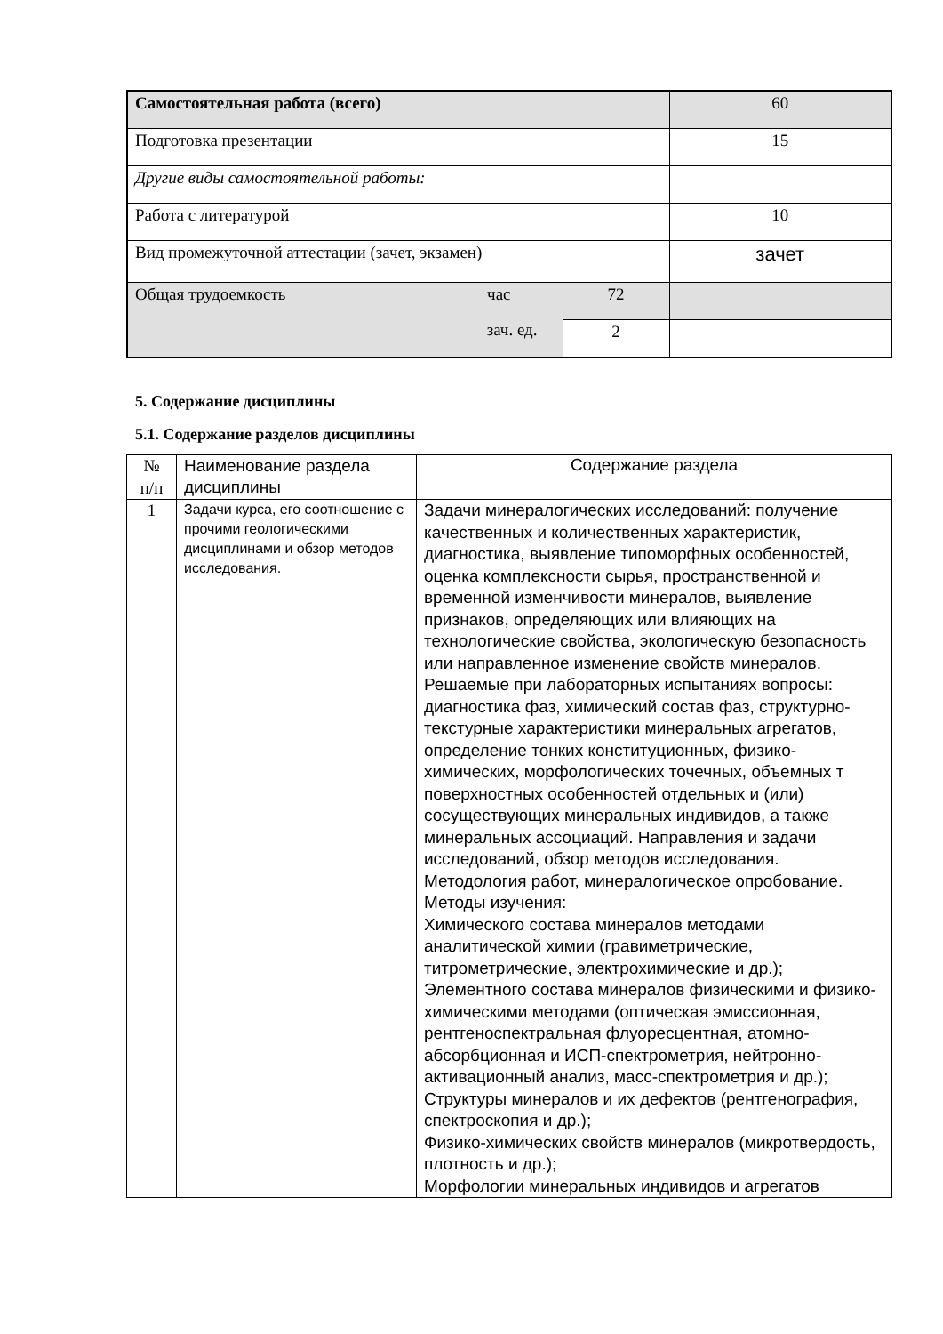| Самостоятельная работа (всего) | | 60 |
| Подготовка презентации | | 15 |
| Другие виды самостоятельной работы: | | |
| Работа с литературой | | 10 |
| Вид промежуточной аттестации (зачет, экзамен) | | зачет |
| Общая трудоемкость час зач. ед. | 72 | |
| | 2 | |
5. Содержание дисциплины
5.1. Содержание разделов дисциплины
| № п/п | Наименование раздела дисциплины | Содержание раздела |
| 1 | Задачи курса, его соотношение с прочими геологическими дисциплинами и обзор методов исследования. | Задачи минералогических исследований: получение качественных и количественных характеристик, диагностика, выявление типоморфных особенностей, оценка комплексности сырья, пространственной и временной изменчивости минералов, выявление признаков, определяющих или влияющих на технологические свойства, экологическую безопасность или направленное изменение свойств минералов. Решаемые при лабораторных испытаниях вопросы: диагностика фаз, химический состав фаз, структурно-текстурные характеристики минеральных агрегатов, определение тонких конституционных, физико-химических, морфологических точечных, объемных т поверхностных особенностей отдельных и (или) сосуществующих минеральных индивидов, а также минеральных ассоциаций. Направления и задачи исследований, обзор методов исследования. Методология работ, минералогическое опробование. Методы изучения: Химического состава минералов методами аналитической химии (гравиметрические, титрометрические, электрохимические и др.); Элементного состава минералов физическими и физико-химическими методами (оптическая эмиссионная, рентгеноспектральная флуоресцентная, атомно-абсорбционная и ИСП-спектрометрия, нейтронно-активационный анализ, масс-спектрометрия и др.); Структуры минералов и их дефектов (рентгенография, спектроскопия и др.); Физико-химических свойств минералов (микротвердость, плотность и др.); Морфологии минеральных индивидов и агрегатов |